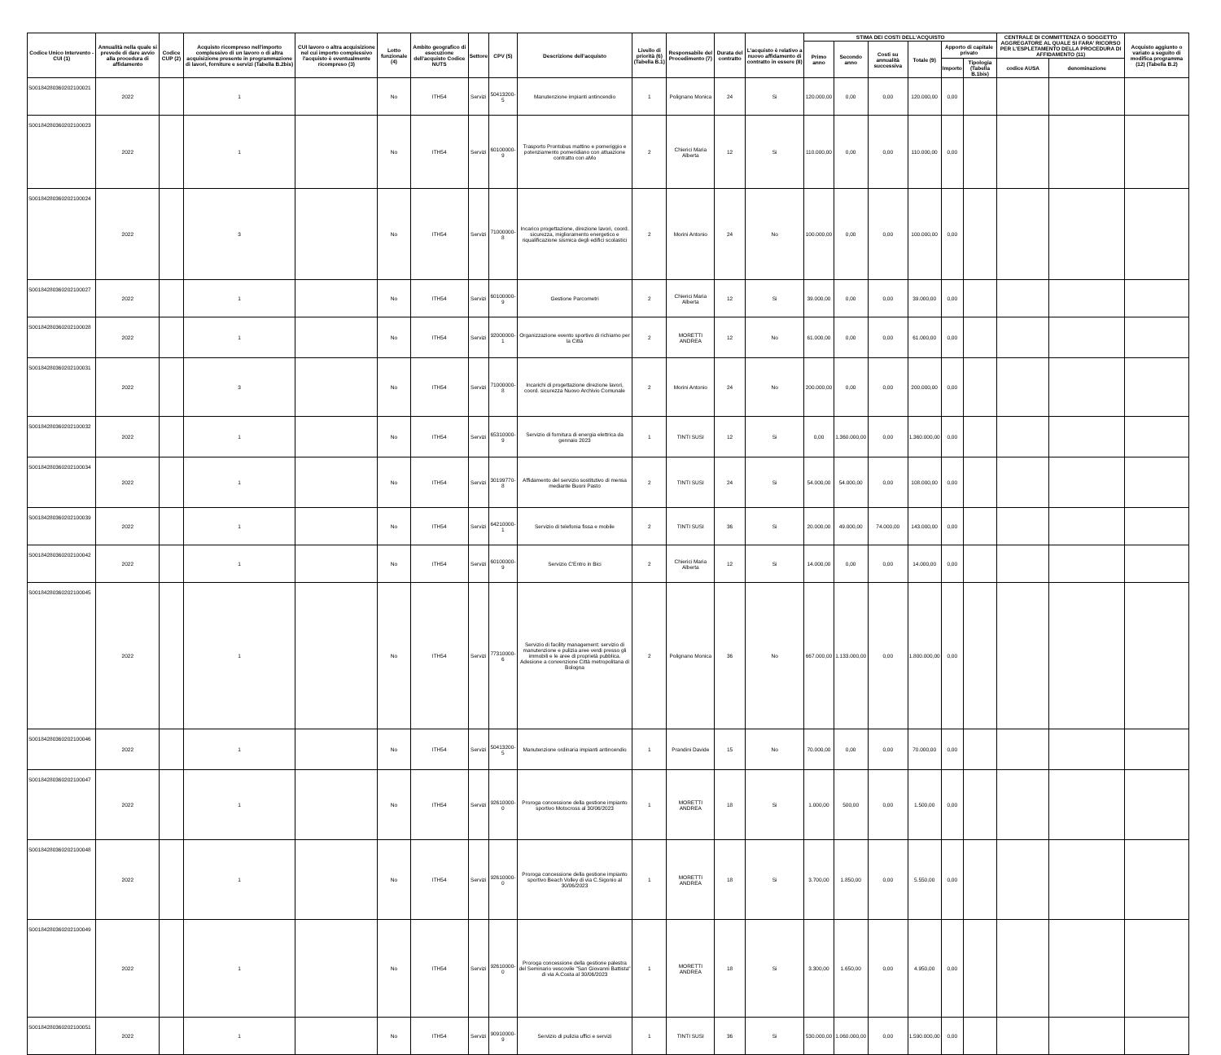| Codice Unico Intervento - CUI (1) | Annualità nella quale si prevede di dare avvio alla procedura di affidamento | Codice CUP (2) | Acquisto ricompreso nell'importo complessivo di un lavoro o di altra acquisizione presente in programmazione di lavori, forniture e servizi (Tabella B.2bis) | CUI lavoro o altra acquisizione nel cui importo complessivo l'acquisto è eventualmente ricompreso (3) | Lotto funzionale (4) | Ambito geografico di esecuzione dell'acquisto Codice NUTS | Settore | CPV (5) | Descrizione dell'acquisto | Livello di priorità (6) (Tabella B.1) | Responsabile del Procedimento (7) | Durata del contratto | L'acquisto è relativo a nuovo affidamento di contratto in essere (8) | STIMA DEI COSTI DELL'ACQUISTO | | | | | | CENTRALE DI COMMITTENZA O SOGGETTO AGGREGATORE AL QUALE SI FARA' RICORSO PER L'ESPLETAMENTO DELLA PROCEDURA DI AFFIDAMENTO (11) | | Acquisto aggiunto o variato a seguito di modifica programma (12) (Tabella B.2) |
| --- | --- | --- | --- | --- | --- | --- | --- | --- | --- | --- | --- | --- | --- | --- | --- | --- | --- | --- | --- | --- | --- | --- |
| | | | | | | | | | | | | | | Primo anno | Secondo anno | Costi su annualità successiva | Totale (9) | Apporto di capitale privato | | | | |
| | | | | | | | | | | | | | | | | | | Importo | Tipologia (Tabella B.1bis) | codice AUSA | denominazione | |
| S00184280360202100021 | 2022 | | 1 | | No | ITH54 | Servizi | 50413200-5 | Manutenzione impianti antincendio | 1 | Polignano Monica | 24 | Si | 120.000,00 | 0,00 | 0,00 | 120.000,00 | 0,00 | | | | |
| S00184280360202100023 | 2022 | | 1 | | No | ITH54 | Servizi | 60100000-9 | Trasporto Prontobus mattino e pomeriggio e potenziamento pomeridiano con attuazione contratto con aMo | 2 | Chierici Maria Alberta | 12 | Si | 110.000,00 | 0,00 | 0,00 | 110.000,00 | 0,00 | | | | |
| S00184280360202100024 | 2022 | | 3 | | No | ITH54 | Servizi | 71000000-8 | Incarico progettazione, direzione lavori, coord. sicurezza, miglioramento energetico e riqualificazione sismica degli edifici scolastici | 2 | Morini Antonio | 24 | No | 100.000,00 | 0,00 | 0,00 | 100.000,00 | 0,00 | | | | |
| S00184280360202100027 | 2022 | | 1 | | No | ITH54 | Servizi | 60100000-9 | Gestione Parcometri | 2 | Chierici Maria Alberta | 12 | Si | 39.000,00 | 0,00 | 0,00 | 39.000,00 | 0,00 | | | | |
| S00184280360202100028 | 2022 | | 1 | | No | ITH54 | Servizi | 92000000-1 | Organizzazione evento sportivo di richiamo per la Città | 2 | MORETTI ANDREA | 12 | No | 61.000,00 | 0,00 | 0,00 | 61.000,00 | 0,00 | | | | |
| S00184280360202100031 | 2022 | | 3 | | No | ITH54 | Servizi | 71000000-8 | Incarichi di progettazione direzione lavori, coord. sicurezza Nuovo Archivio Comunale | 2 | Morini Antonio | 24 | No | 200.000,00 | 0,00 | 0,00 | 200.000,00 | 0,00 | | | | |
| S00184280360202100032 | 2022 | | 1 | | No | ITH54 | Servizi | 65310000-9 | Servizio di fornitura di energia elettrica da gennaio 2023 | 1 | TINTI SUSI | 12 | Si | 0,00 | 1.360.000,00 | 0,00 | 1.360.000,00 | 0,00 | | | | |
| S00184280360202100034 | 2022 | | 1 | | No | ITH54 | Servizi | 30199770-8 | Affidamento del servizio sostitutivo di mensa mediante Buoni Pasto | 2 | TINTI SUSI | 24 | Si | 54.000,00 | 54.000,00 | 0,00 | 108.000,00 | 0,00 | | | | |
| S00184280360202100039 | 2022 | | 1 | | No | ITH54 | Servizi | 64210000-1 | Servizio di telefonia fissa e mobile | 2 | TINTI SUSI | 36 | Si | 20.000,00 | 49.000,00 | 74.000,00 | 143.000,00 | 0,00 | | | | |
| S00184280360202100042 | 2022 | | 1 | | No | ITH54 | Servizi | 60100000-9 | Servizio C'Entro in Bici | 2 | Chierici Maria Alberta | 12 | Si | 14.000,00 | 0,00 | 0,00 | 14.000,00 | 0,00 | | | | |
| S00184280360202100045 | 2022 | | 1 | | No | ITH54 | Servizi | 77310000-6 | Servizio di facility management: servizio di manutenzione e pulizia aree verdi presso gli immobili e le aree di proprietà pubblica. Adesione a convenzione Città metropolitana di Bologna | 2 | Polignano Monica | 36 | No | 667.000,00 | 1.133.000,00 | 0,00 | 1.800.000,00 | 0,00 | | | | |
| S00184280360202100046 | 2022 | | 1 | | No | ITH54 | Servizi | 50413200-5 | Manutenzione ordinaria impianti antincendio | 1 | Prandini Davide | 15 | No | 70.000,00 | 0,00 | 0,00 | 70.000,00 | 0,00 | | | | |
| S00184280360202100047 | 2022 | | 1 | | No | ITH54 | Servizi | 92610000-0 | Proroga concessione della gestione impianto sportivo Motocross al 30/06/2023 | 1 | MORETTI ANDREA | 18 | Si | 1.000,00 | 500,00 | 0,00 | 1.500,00 | 0,00 | | | | |
| S00184280360202100048 | 2022 | | 1 | | No | ITH54 | Servizi | 92610000-0 | Proroga concessione della gestione impianto sportivo Beach Volley di via C.Sigonio al 30/06/2023 | 1 | MORETTI ANDREA | 18 | Si | 3.700,00 | 1.850,00 | 0,00 | 5.550,00 | 0,00 | | | | |
| S00184280360202100049 | 2022 | | 1 | | No | ITH54 | Servizi | 92610000-0 | Proroga concessione della gestione palestra del Seminario vescovile "San Giovanni Battista" di via A.Costa al 30/06/2023 | 1 | MORETTI ANDREA | 18 | Si | 3.300,00 | 1.650,00 | 0,00 | 4.950,00 | 0,00 | | | | |
| S00184280360202100051 | 2022 | | 1 | | No | ITH54 | Servizi | 90910000-9 | Servizio di pulizia uffici e servizi | 1 | TINTI SUSI | 36 | Si | 530.000,00 | 1.060.000,00 | 0,00 | 1.590.000,00 | 0,00 | | | | |